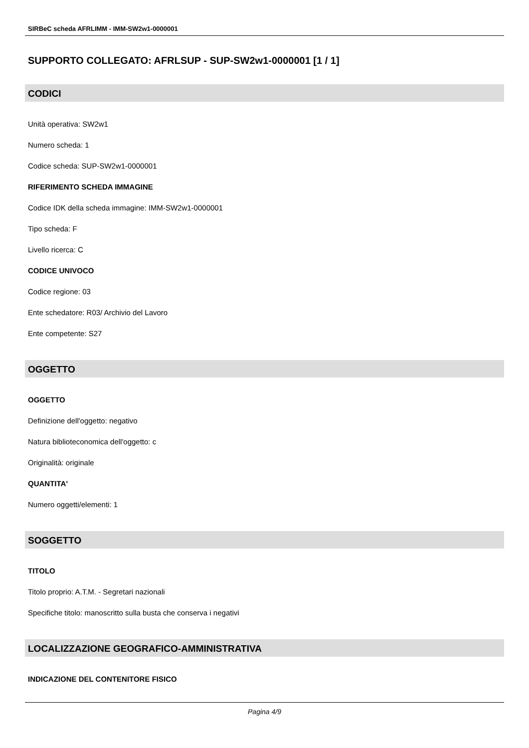SIRBeC scheda AFRLIMM - IMM-SW2w1-0000001
SUPPORTO COLLEGATO: AFRLSUP - SUP-SW2w1-0000001 [1 / 1]
CODICI
Unità operativa: SW2w1
Numero scheda: 1
Codice scheda: SUP-SW2w1-0000001
RIFERIMENTO SCHEDA IMMAGINE
Codice IDK della scheda immagine: IMM-SW2w1-0000001
Tipo scheda: F
Livello ricerca: C
CODICE UNIVOCO
Codice regione: 03
Ente schedatore: R03/ Archivio del Lavoro
Ente competente: S27
OGGETTO
OGGETTO
Definizione dell'oggetto: negativo
Natura biblioteconomica dell'oggetto: c
Originalità: originale
QUANTITA'
Numero oggetti/elementi: 1
SOGGETTO
TITOLO
Titolo proprio: A.T.M. - Segretari nazionali
Specifiche titolo: manoscritto sulla busta che conserva i negativi
LOCALIZZAZIONE GEOGRAFICO-AMMINISTRATIVA
INDICAZIONE DEL CONTENITORE FISICO
Pagina 4/9